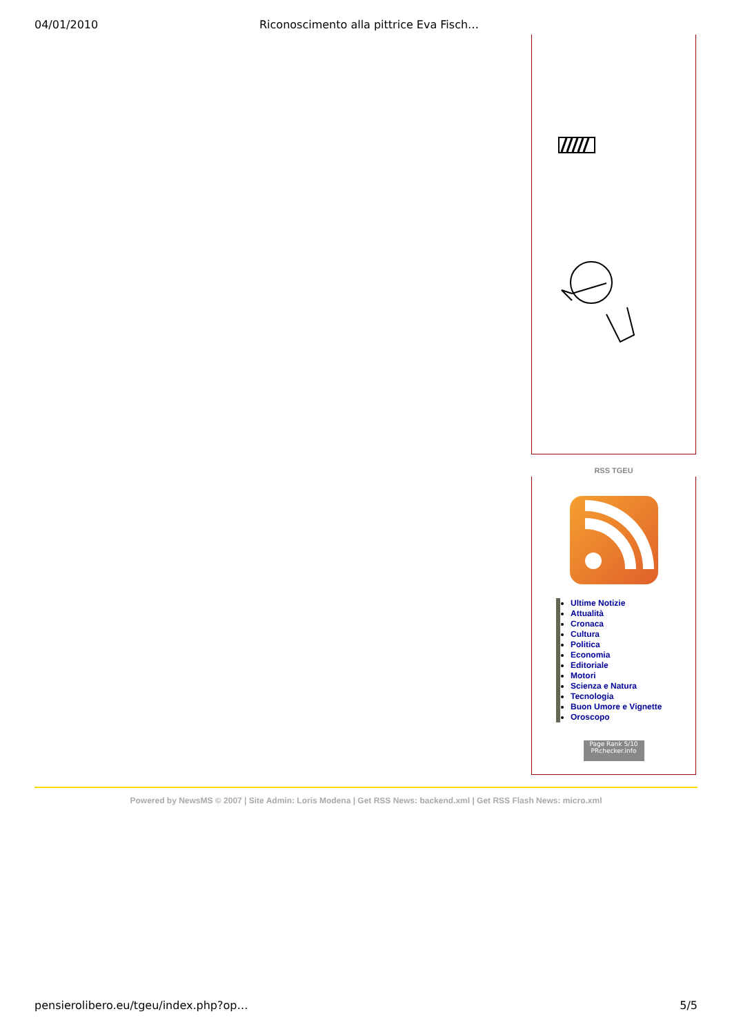04/01/2010 Riconoscimento alla pittrice Eva Fisch…
RSS TGEU
Ultime Notizie
Attualità
Cronaca
Cultura
Politica
Economia
Editoriale
Motori
Scienza e Natura
Tecnologia
Buon Umore e Vignette
Oroscopo
Page Rank 5/10
PRchecker.info
Powered by NewsMS © 2007 | Site Admin: Loris Modena | Get RSS News: backend.xml | Get RSS Flash News: micro.xml
pensierolibero.eu/tgeu/index.php?op… 5/5